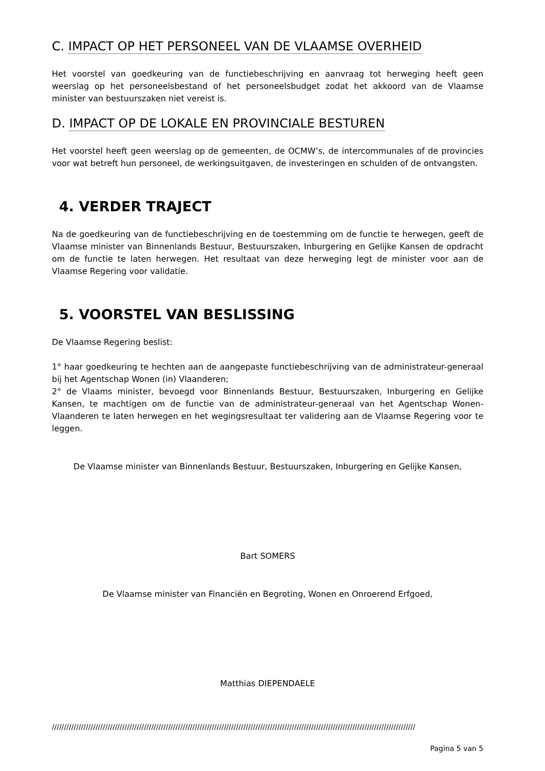C. IMPACT OP HET PERSONEEL VAN DE VLAAMSE OVERHEID
Het voorstel van goedkeuring van de functiebeschrijving en aanvraag tot herweging heeft geen weerslag op het personeelsbestand of het personeelsbudget zodat het akkoord van de Vlaamse minister van bestuurszaken niet vereist is.
D. IMPACT OP DE LOKALE EN PROVINCIALE BESTUREN
Het voorstel heeft geen weerslag op de gemeenten, de OCMW’s, de intercommunales of de provincies voor wat betreft hun personeel, de werkingsuitgaven, de investeringen en schulden of de ontvangsten.
4. VERDER TRAJECT
Na de goedkeuring van de functiebeschrijving en de toestemming om de functie te herwegen, geeft de Vlaamse minister van Binnenlands Bestuur, Bestuurszaken, Inburgering en Gelijke Kansen de opdracht om de functie te laten herwegen. Het resultaat van deze herweging legt de minister voor aan de Vlaamse Regering voor validatie.
5. VOORSTEL VAN BESLISSING
De Vlaamse Regering beslist:
1° haar goedkeuring te hechten aan de aangepaste functiebeschrijving van de administrateur-generaal bij het Agentschap Wonen (in) Vlaanderen;
2° de Vlaams minister, bevoegd voor Binnenlands Bestuur, Bestuurszaken, Inburgering en Gelijke Kansen, te machtigen om de functie van de administrateur-generaal van het Agentschap Wonen-Vlaanderen te laten herwegen en het wegingsresultaat ter validering aan de Vlaamse Regering voor te leggen.
De Vlaamse minister van Binnenlands Bestuur, Bestuurszaken, Inburgering en Gelijke Kansen,
Bart SOMERS
De Vlaamse minister van Financiën en Begroting, Wonen en Onroerend Erfgoed,
Matthias DIEPENDAELE
//////////////////////////////////////////////////////////////////////////////////////////////////////////////////////////////////////////////////////
Pagina 5 van 5